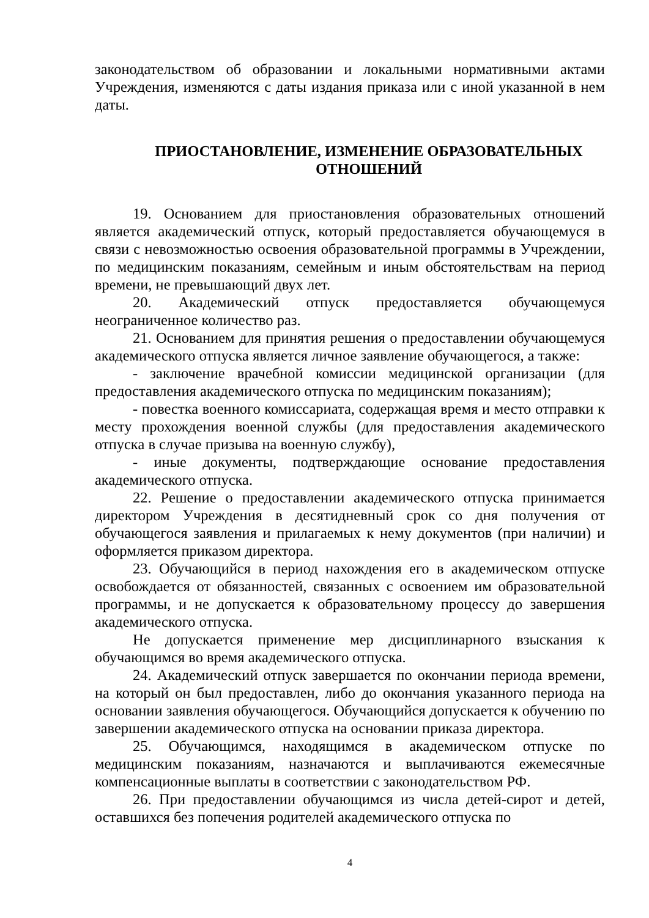законодательством об образовании и локальными нормативными актами Учреждения, изменяются с даты издания приказа или с иной указанной в нем даты.
ПРИОСТАНОВЛЕНИЕ, ИЗМЕНЕНИЕ ОБРАЗОВАТЕЛЬНЫХ ОТНОШЕНИЙ
19. Основанием для приостановления образовательных отношений является академический отпуск, который предоставляется обучающемуся в связи с невозможностью освоения образовательной программы в Учреждении, по медицинским показаниям, семейным и иным обстоятельствам на период времени, не превышающий двух лет.
20. Академический отпуск предоставляется обучающемуся неограниченное количество раз.
21. Основанием для принятия решения о предоставлении обучающемуся академического отпуска является личное заявление обучающегося, а также:
- заключение врачебной комиссии медицинской организации (для предоставления академического отпуска по медицинским показаниям);
- повестка военного комиссариата, содержащая время и место отправки к месту прохождения военной службы (для предоставления академического отпуска в случае призыва на военную службу),
- иные документы, подтверждающие основание предоставления академического отпуска.
22. Решение о предоставлении академического отпуска принимается директором Учреждения в десятидневный срок со дня получения от обучающегося заявления и прилагаемых к нему документов (при наличии) и оформляется приказом директора.
23. Обучающийся в период нахождения его в академическом отпуске освобождается от обязанностей, связанных с освоением им образовательной программы, и не допускается к образовательному процессу до завершения академического отпуска.
Не допускается применение мер дисциплинарного взыскания к обучающимся во время академического отпуска.
24. Академический отпуск завершается по окончании периода времени, на который он был предоставлен, либо до окончания указанного периода на основании заявления обучающегося. Обучающийся допускается к обучению по завершении академического отпуска на основании приказа директора.
25. Обучающимся, находящимся в академическом отпуске по медицинским показаниям, назначаются и выплачиваются ежемесячные компенсационные выплаты в соответствии с законодательством РФ.
26. При предоставлении обучающимся из числа детей-сирот и детей, оставшихся без попечения родителей академического отпуска по
4